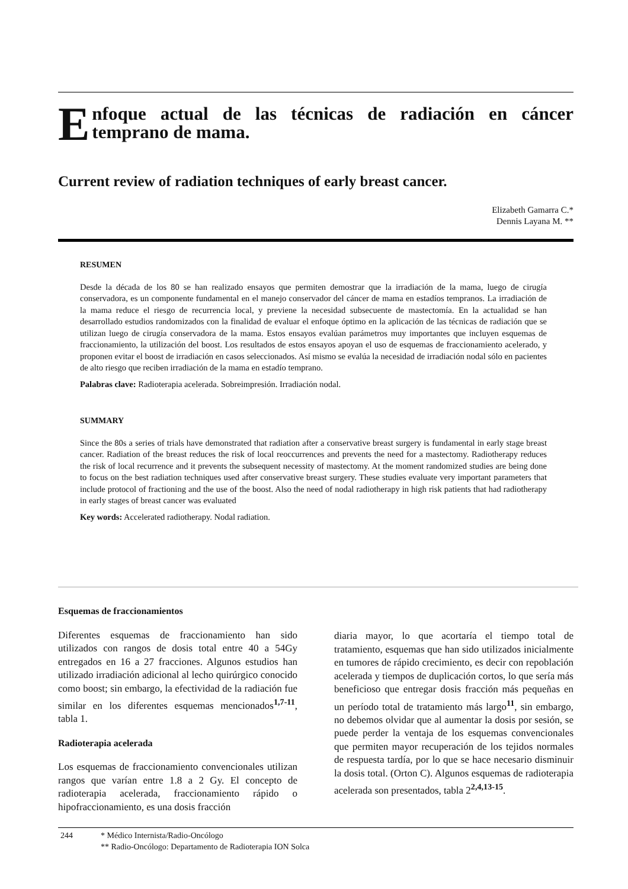E
nfoque actual de las técnicas de radiación en cáncer temprano de mama.
Current review of radiation techniques of early breast cancer.
Elizabeth Gamarra C.*
Dennis Layana M. **
RESUMEN
Desde la década de los 80 se han realizado ensayos que permiten demostrar que la irradiación de la mama, luego de cirugía conservadora, es un componente fundamental en el manejo conservador del cáncer de mama en estadíos tempranos. La irradiación de la mama reduce el riesgo de recurrencia local, y previene la necesidad subsecuente de mastectomía. En la actualidad se han desarrollado estudios randomizados con la finalidad de evaluar el enfoque óptimo en la aplicación de las técnicas de radiación que se utilizan luego de cirugía conservadora de la mama. Estos ensayos evalúan parámetros muy importantes que incluyen esquemas de fraccionamiento, la utilización del boost. Los resultados de estos ensayos apoyan el uso de esquemas de fraccionamiento acelerado, y proponen evitar el boost de irradiación en casos seleccionados. Así mismo se evalúa la necesidad de irradiación nodal sólo en pacientes de alto riesgo que reciben irradiación de la mama en estadío temprano.
Palabras clave: Radioterapia acelerada. Sobreimpresión. Irradiación nodal.
SUMMARY
Since the 80s a series of trials have demonstrated that radiation after a conservative breast surgery is fundamental in early stage breast cancer. Radiation of the breast reduces the risk of local reoccurrences and prevents the need for a mastectomy. Radiotherapy reduces the risk of local recurrence and it prevents the subsequent necessity of mastectomy. At the moment randomized studies are being done to focus on the best radiation techniques used after conservative breast surgery. These studies evaluate very important parameters that include protocol of fractioning and the use of the boost. Also the need of nodal radiotherapy in high risk patients that had radiotherapy in early stages of breast cancer was evaluated
Key words: Accelerated radiotherapy. Nodal radiation.
Esquemas de fraccionamientos
Diferentes esquemas de fraccionamiento han sido utilizados con rangos de dosis total entre 40 a 54Gy entregados en 16 a 27 fracciones. Algunos estudios han utilizado irradiación adicional al lecho quirúrgico conocido como boost; sin embargo, la efectividad de la radiación fue similar en los diferentes esquemas mencionados<sup>1,7-11</sup>, tabla 1.
Radioterapia acelerada
Los esquemas de fraccionamiento convencionales utilizan rangos que varían entre 1.8 a 2 Gy. El concepto de radioterapia acelerada, fraccionamiento rápido o hipofraccionamiento, es una dosis fracción
diaria mayor, lo que acortaría el tiempo total de tratamiento, esquemas que han sido utilizados inicialmente en tumores de rápido crecimiento, es decir con repoblación acelerada y tiempos de duplicación cortos, lo que sería más beneficioso que entregar dosis fracción más pequeñas en un período total de tratamiento más largo<sup>11</sup>, sin embargo, no debemos olvidar que al aumentar la dosis por sesión, se puede perder la ventaja de los esquemas convencionales que permiten mayor recuperación de los tejidos normales de respuesta tardía, por lo que se hace necesario disminuir la dosis total. (Orton C). Algunos esquemas de radioterapia acelerada son presentados, tabla 2<sup>2,4,13-15</sup>.
244 * Médico Internista/Radio-Oncólogo
** Radio-Oncólogo: Departamento de Radioterapia ION Solca